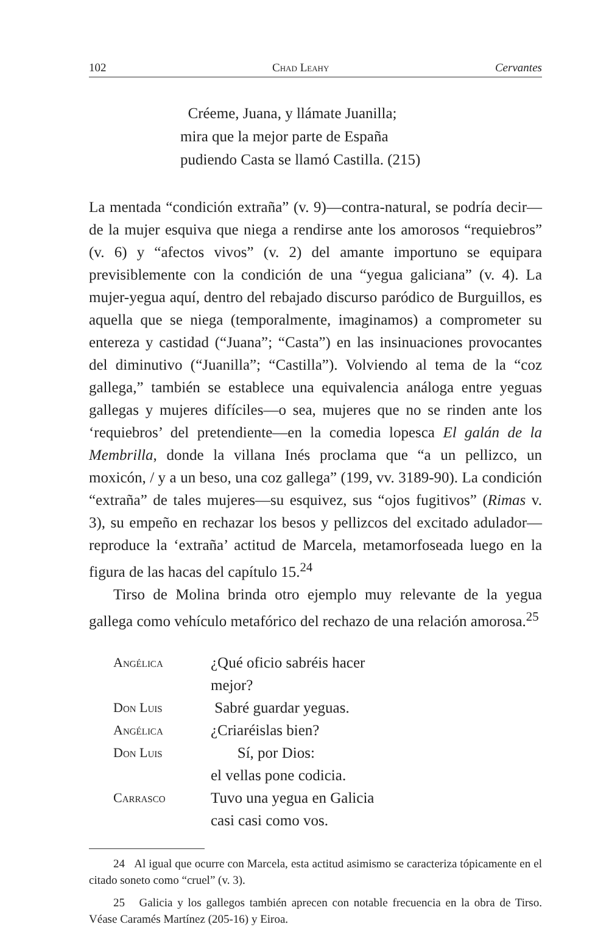102 Chad Leahy Cervantes
Créeme, Juana, y llámate Juanilla;
mira que la mejor parte de España
pudiendo Casta se llamó Castilla. (215)
La mentada “condición extraña” (v. 9)—contra-natural, se podría decir—de la mujer esquiva que niega a rendirse ante los amorosos “requiebros” (v. 6) y “afectos vivos” (v. 2) del amante importuno se equipara previsiblemente con la condición de una “yegua galiciana” (v. 4). La mujer-yegua aquí, dentro del rebajado discurso paródico de Burguillos, es aquella que se niega (temporalmente, imaginamos) a comprometer su entereza y castidad (“Juana”; “Casta”) en las insinuaciones provocantes del diminutivo (“Juanilla”; “Castilla”). Volviendo al tema de la “coz gallega,” también se establece una equivalencia análoga entre yeguas gallegas y mujeres difíciles—o sea, mujeres que no se rinden ante los ‘requiebros’ del pretendiente—en la comedia lopesca El galán de la Membrilla, donde la villana Inés proclama que “a un pellizco, un moxicón, / y a un beso, una coz gallega” (199, vv. 3189-90). La condición “extraña” de tales mujeres—su esquivez, sus “ojos fugitivos” (Rimas v. 3), su empeño en rechazar los besos y pellizcos del excitado adulador—reproduce la ‘extraña’ actitud de Marcela, metamorfoseada luego en la figura de las hacas del capítulo 15.<sup>24</sup>
Tirso de Molina brinda otro ejemplo muy relevante de la yegua gallega como vehículo metafórico del rechazo de una relación amorosa.<sup>25</sup>
| Angélica | ¿Qué oficio sabréis hacer mejor? |
| Don Luis | Sabré guardar yeguas. |
| Angélica | ¿Criaréislas bien? |
| Don Luis | Sí, por Dios: el vellas pone codicia. |
| Carrasco | Tuvo una yegua en Galicia casi casi como vos. |
24 Al igual que ocurre con Marcela, esta actitud asimismo se caracteriza tópicamente en el citado soneto como “cruel” (v. 3).
25 Galicia y los gallegos también aprecen con notable frecuencia en la obra de Tirso. Véase Caramés Martínez (205-16) y Eiroa.